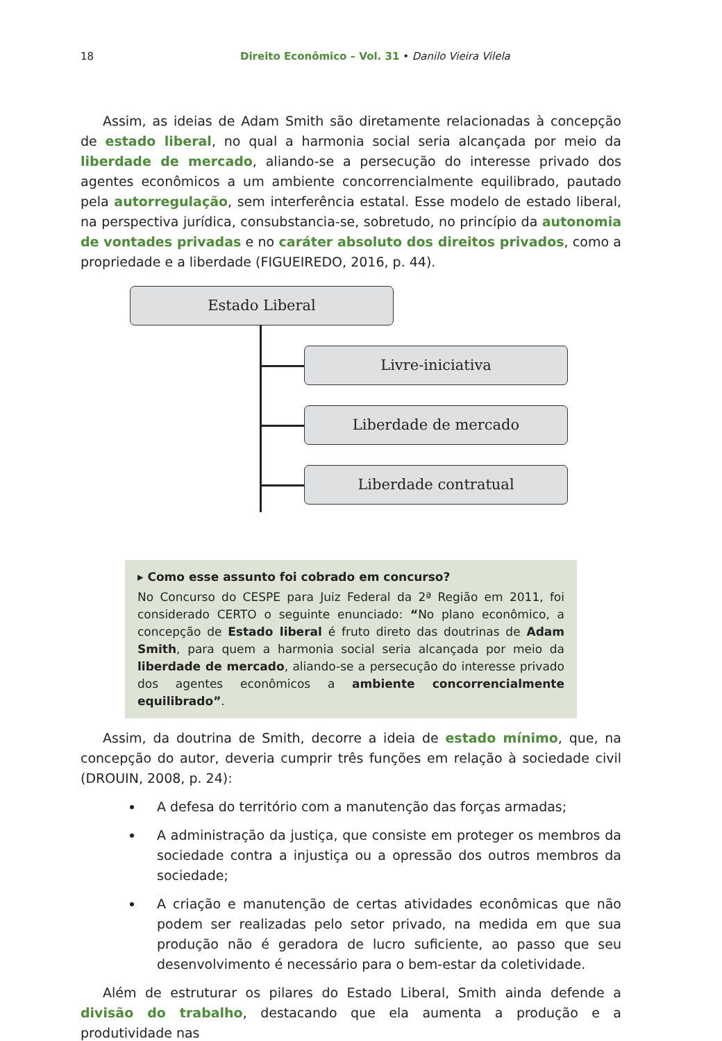18 Direito Econômico – Vol. 31 • Danilo Vieira Vilela
Assim, as ideias de Adam Smith são diretamente relacionadas à concepção de estado liberal, no qual a harmonia social seria alcançada por meio da liberdade de mercado, aliando-se a persecução do interesse privado dos agentes econômicos a um ambiente concorrencialmente equilibrado, pautado pela autorregulação, sem interferência estatal. Esse modelo de estado liberal, na perspectiva jurídica, consubstancia-se, sobretudo, no princípio da autonomia de vontades privadas e no caráter absoluto dos direitos privados, como a propriedade e a liberdade (FIGUEIREDO, 2016, p. 44).
Estado Liberal
Livre-iniciativa
Liberdade de mercado
Liberdade contratual
▸ Como esse assunto foi cobrado em concurso?
No Concurso do CESPE para Juiz Federal da 2ª Região em 2011, foi considerado CERTO o seguinte enunciado: “No plano econômico, a concepção de Estado liberal é fruto direto das doutrinas de Adam Smith, para quem a harmonia social seria alcançada por meio da liberdade de mercado, aliando-se a persecução do interesse privado dos agentes econômicos a ambiente concorrencialmente equilibrado”.
Assim, da doutrina de Smith, decorre a ideia de estado mínimo, que, na concepção do autor, deveria cumprir três funções em relação à sociedade civil (DROUIN, 2008, p. 24):
A defesa do território com a manutenção das forças armadas;
A administração da justiça, que consiste em proteger os membros da sociedade contra a injustiça ou a opressão dos outros membros da sociedade;
A criação e manutenção de certas atividades econômicas que não podem ser realizadas pelo setor privado, na medida em que sua produção não é geradora de lucro suficiente, ao passo que seu desenvolvimento é necessário para o bem-estar da coletividade.
Além de estruturar os pilares do Estado Liberal, Smith ainda defende a divisão do trabalho, destacando que ela aumenta a produção e a produtividade nas